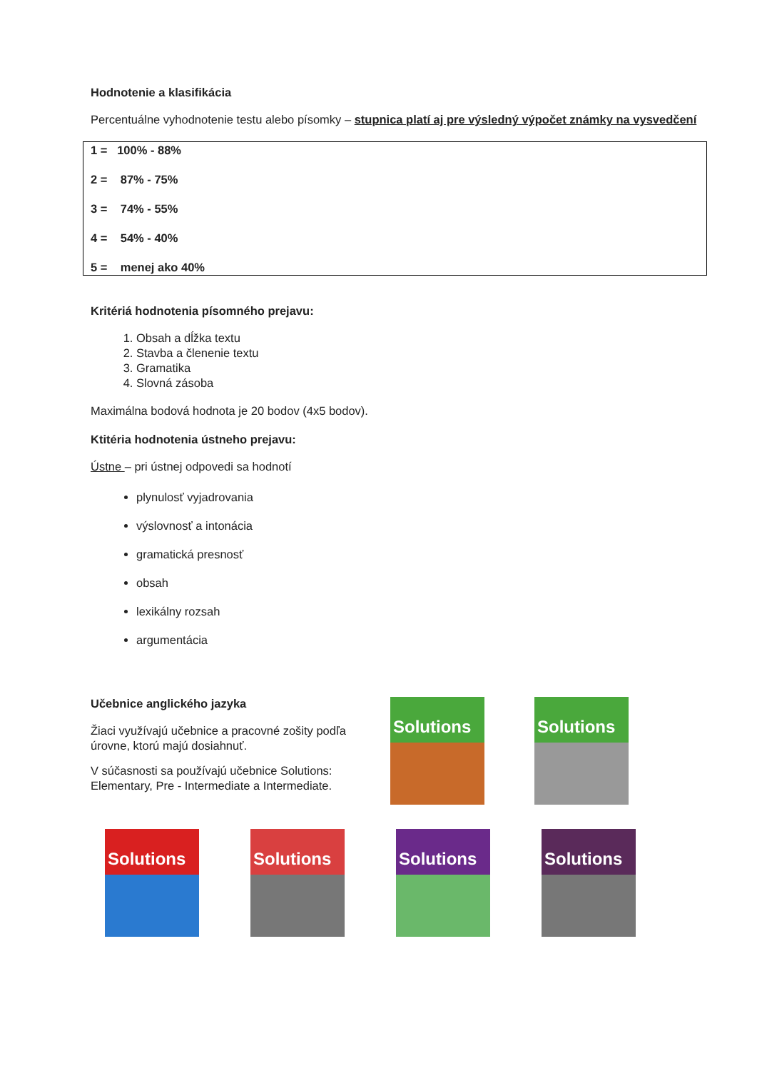Hodnotenie a klasifikácia
Percentuálne vyhodnotenie testu alebo písomky – stupnica platí aj pre výsledný výpočet známky na vysvedčení
1 = 100% - 88%
2 = 87% - 75%
3 = 74% - 55%
4 = 54% - 40%
5 = menej ako 40%
Kritériá hodnotenia písomného prejavu:
1. Obsah a dĺžka textu
2. Stavba a členenie textu
3. Gramatika
4. Slovná zásoba
Maximálna bodová hodnota je 20 bodov (4x5 bodov).
Ktitéria hodnotenia ústneho prejavu:
Ústne – pri ústnej odpovedi sa hodnotí
plynulosť vyjadrovania
výslovnosť a intonácia
gramatická presnosť
obsah
lexikálny rozsah
argumentácia
Učebnice anglického jazyka
Žiaci využívajú učebnice a pracovné zošity podľa úrovne, ktorú majú dosiahnuť.
V súčasnosti sa používajú učebnice Solutions: Elementary, Pre - Intermediate a Intermediate.
Solutions Solutions
Solutions Solutions Solutions Solutions